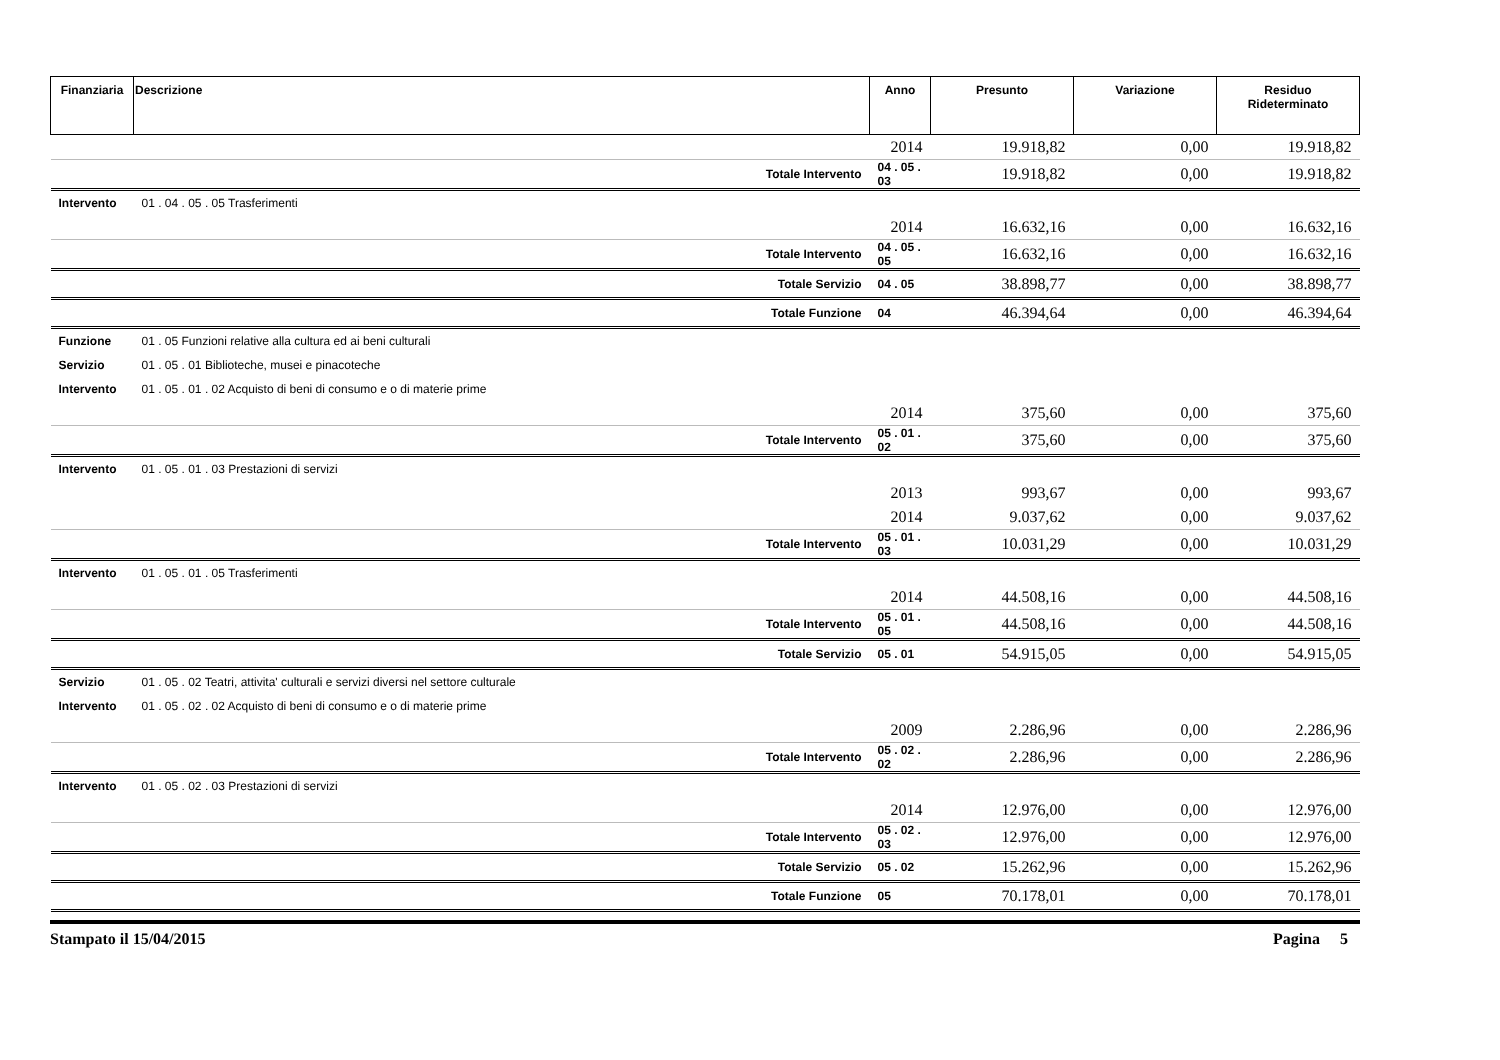| Finanziaria | Descrizione | Anno | Presunto | Variazione | Residuo Rideterminato |
| --- | --- | --- | --- | --- | --- |
| | | 2014 | 19.918,82 | 0,00 | 19.918,82 |
| | Totale Intervento | 04 . 05 . 03 | 19.918,82 | 0,00 | 19.918,82 |
| Intervento | 01 . 04 . 05 . 05 Trasferimenti | | | | |
| | | 2014 | 16.632,16 | 0,00 | 16.632,16 |
| | Totale Intervento | 04 . 05 . 05 | 16.632,16 | 0,00 | 16.632,16 |
| | Totale Servizio | 04 . 05 | 38.898,77 | 0,00 | 38.898,77 |
| | Totale Funzione | 04 | 46.394,64 | 0,00 | 46.394,64 |
| Funzione | 01 . 05 Funzioni relative alla cultura ed ai beni culturali | | | | |
| Servizio | 01 . 05 . 01 Biblioteche, musei e pinacoteche | | | | |
| Intervento | 01 . 05 . 01 . 02 Acquisto di beni di consumo e o di materie prime | | | | |
| | | 2014 | 375,60 | 0,00 | 375,60 |
| | Totale Intervento | 05 . 01 . 02 | 375,60 | 0,00 | 375,60 |
| Intervento | 01 . 05 . 01 . 03 Prestazioni di servizi | | | | |
| | | 2013 | 993,67 | 0,00 | 993,67 |
| | | 2014 | 9.037,62 | 0,00 | 9.037,62 |
| | Totale Intervento | 05 . 01 . 03 | 10.031,29 | 0,00 | 10.031,29 |
| Intervento | 01 . 05 . 01 . 05 Trasferimenti | | | | |
| | | 2014 | 44.508,16 | 0,00 | 44.508,16 |
| | Totale Intervento | 05 . 01 . 05 | 44.508,16 | 0,00 | 44.508,16 |
| | Totale Servizio | 05 . 01 | 54.915,05 | 0,00 | 54.915,05 |
| Servizio | 01 . 05 . 02 Teatri, attivita' culturali e servizi diversi nel settore culturale | | | | |
| Intervento | 01 . 05 . 02 . 02 Acquisto di beni di consumo e o di materie prime | | | | |
| | | 2009 | 2.286,96 | 0,00 | 2.286,96 |
| | Totale Intervento | 05 . 02 . 02 | 2.286,96 | 0,00 | 2.286,96 |
| Intervento | 01 . 05 . 02 . 03 Prestazioni di servizi | | | | |
| | | 2014 | 12.976,00 | 0,00 | 12.976,00 |
| | Totale Intervento | 05 . 02 . 03 | 12.976,00 | 0,00 | 12.976,00 |
| | Totale Servizio | 05 . 02 | 15.262,96 | 0,00 | 15.262,96 |
| | Totale Funzione | 05 | 70.178,01 | 0,00 | 70.178,01 |
Stampato il 15/04/2015 Pagina 5